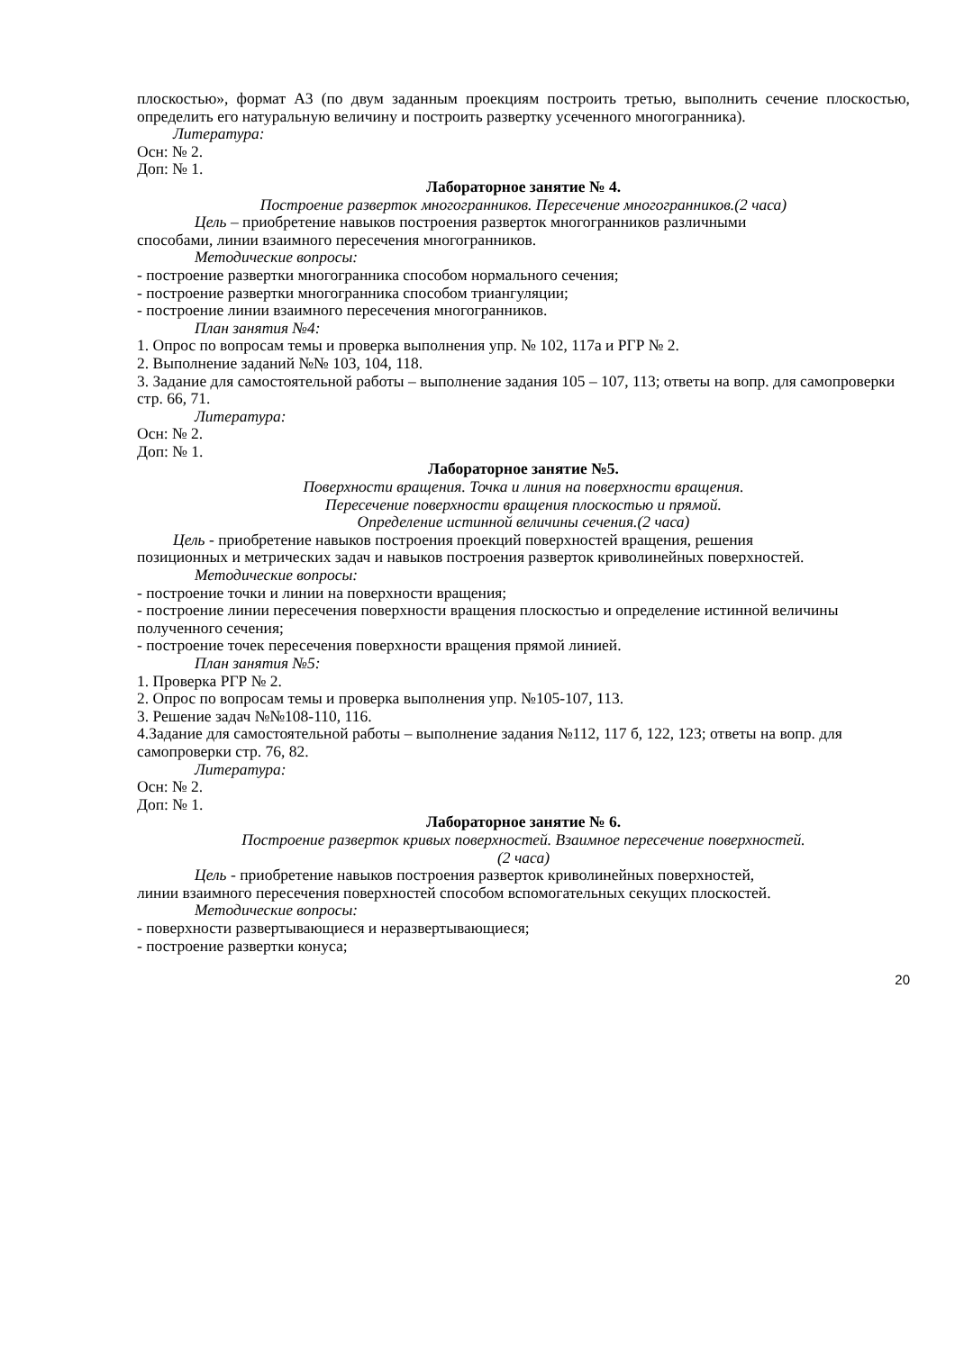плоскостью», формат А3 (по двум заданным проекциям построить третью, выполнить сечение плоскостью, определить его натуральную величину и построить развертку усеченного многогранника).
Литература:
Осн: № 2.
Доп: № 1.
Лабораторное занятие № 4.
Построение разверток многогранников. Пересечение многогранников.(2 часа)
Цель – приобретение навыков построения разверток многогранников различными
способами, линии взаимного пересечения многогранников.
Методические вопросы:
- построение развертки многогранника способом нормального сечения;
- построение развертки многогранника способом триангуляции;
- построение линии взаимного пересечения многогранников.
План занятия №4:
1. Опрос по вопросам темы и проверка выполнения упр. № 102, 117а и РГР № 2.
2. Выполнение заданий №№ 103, 104, 118.
3. Задание для самостоятельной работы – выполнение задания 105 – 107, 113; ответы на вопр. для самопроверки стр. 66, 71.
Литература:
Осн: № 2.
Доп: № 1.
Лабораторное занятие №5.
Поверхности вращения. Точка и линия на поверхности вращения.
Пересечение поверхности вращения плоскостью и прямой.
Определение истинной величины сечения.(2 часа)
Цель - приобретение навыков построения проекций поверхностей вращения, решения
позиционных и метрических задач и навыков построения разверток криволинейных поверхностей.
Методические вопросы:
- построение точки и линии на поверхности вращения;
- построение линии пересечения поверхности вращения плоскостью и определение истинной величины полученного сечения;
- построение точек пересечения поверхности вращения прямой линией.
План занятия №5:
1. Проверка РГР № 2.
2. Опрос по вопросам темы и проверка выполнения упр. №105-107, 113.
3. Решение задач №№108-110, 116.
4.Задание для самостоятельной работы – выполнение задания №112, 117 б, 122, 123; ответы на вопр. для самопроверки стр. 76, 82.
Литература:
Осн: № 2.
Доп: № 1.
Лабораторное занятие № 6.
Построение разверток кривых поверхностей. Взаимное пересечение поверхностей.
(2 часа)
Цель - приобретение навыков построения разверток криволинейных поверхностей,
линии взаимного пересечения поверхностей способом вспомогательных секущих плоскостей.
Методические вопросы:
- поверхности развертывающиеся и неразвертывающиеся;
- построение развертки конуса;
20